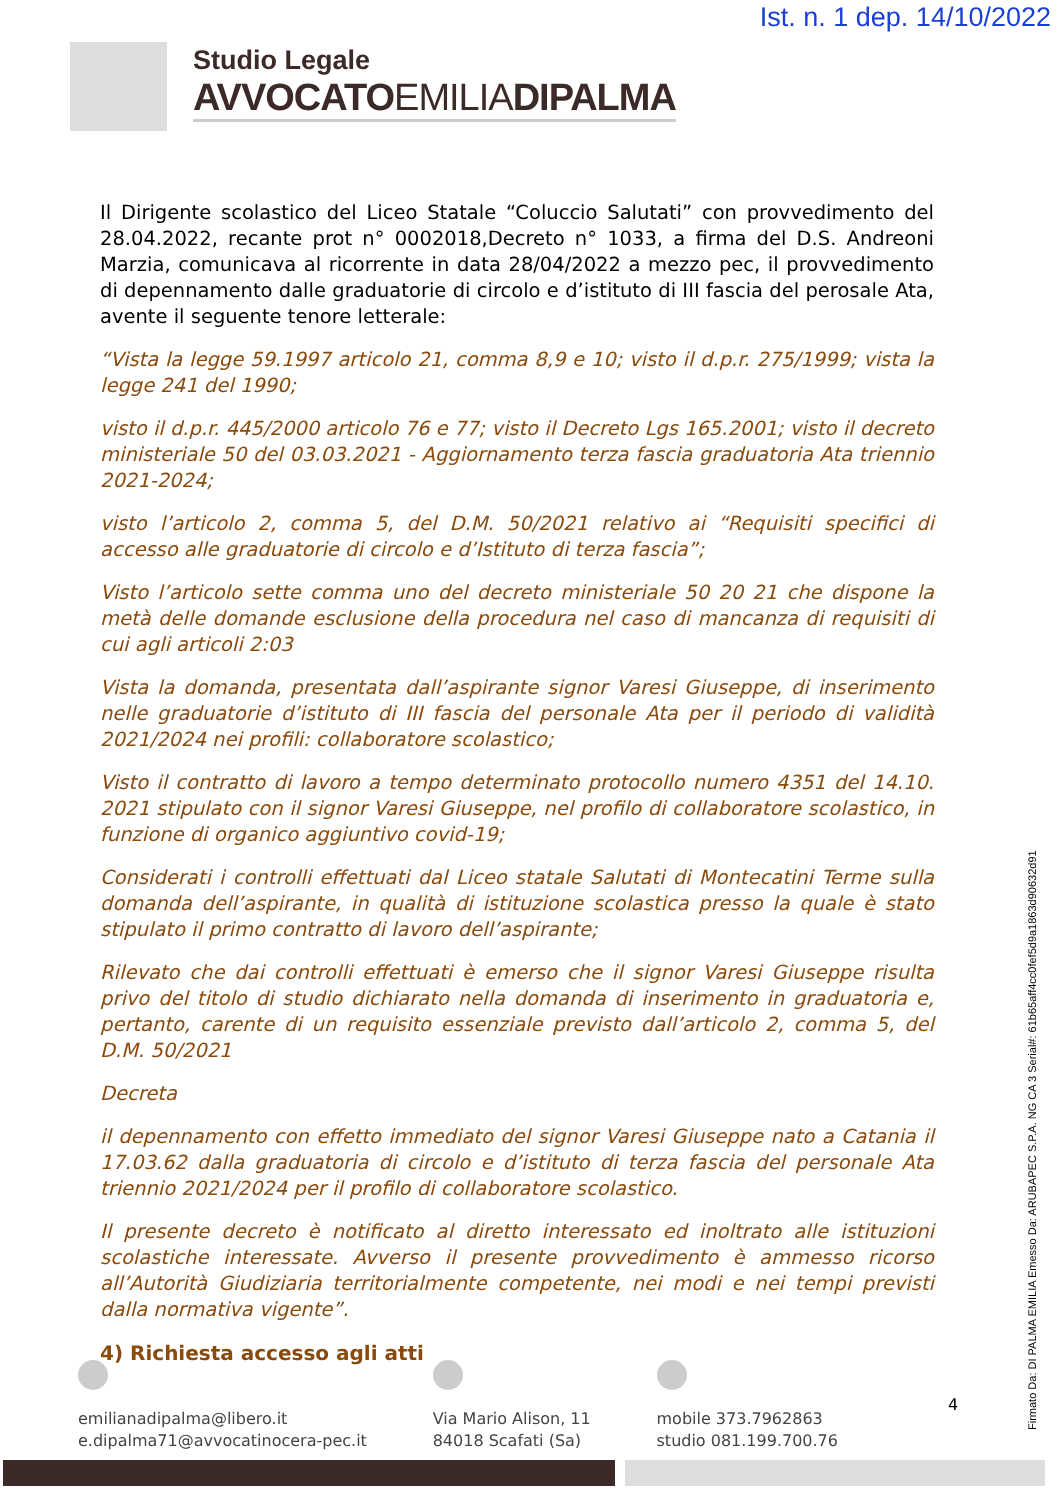Ist. n. 1 dep. 14/10/2022
Studio Legale
AVVOCATOEMILIADIPALMA
Il Dirigente scolastico del Liceo Statale “Coluccio Salutati” con provvedimento del 28.04.2022, recante prot n° 0002018,Decreto n° 1033, a firma del D.S. Andreoni Marzia, comunicava al ricorrente in data 28/04/2022 a mezzo pec, il provvedimento di depennamento dalle graduatorie di circolo e d’istituto di III fascia del perosale Ata, avente il seguente tenore letterale:
“Vista la legge 59.1997 articolo 21, comma 8,9 e 10; visto il d.p.r. 275/1999; vista la legge 241 del 1990;
visto il d.p.r. 445/2000 articolo 76 e 77; visto il Decreto Lgs 165.2001; visto il decreto ministeriale 50 del 03.03.2021 - Aggiornamento terza fascia graduatoria Ata triennio 2021-2024;
visto l’articolo 2, comma 5, del D.M. 50/2021 relativo ai “Requisiti specifici di accesso alle graduatorie di circolo e d’Istituto di terza fascia”;
Visto l’articolo sette comma uno del decreto ministeriale 50 20 21 che dispone la metà delle domande esclusione della procedura nel caso di mancanza di requisiti di cui agli articoli 2:03
Vista la domanda, presentata dall’aspirante signor Varesi Giuseppe, di inserimento nelle graduatorie d’istituto di III fascia del personale Ata per il periodo di validità 2021/2024 nei profili: collaboratore scolastico;
Visto il contratto di lavoro a tempo determinato protocollo numero 4351 del 14.10. 2021 stipulato con il signor Varesi Giuseppe, nel profilo di collaboratore scolastico, in funzione di organico aggiuntivo covid-19;
Considerati i controlli effettuati dal Liceo statale Salutati di Montecatini Terme sulla domanda dell’aspirante, in qualità di istituzione scolastica presso la quale è stato stipulato il primo contratto di lavoro dell’aspirante;
Rilevato che dai controlli effettuati è emerso che il signor Varesi Giuseppe risulta privo del titolo di studio dichiarato nella domanda di inserimento in graduatoria e, pertanto, carente di un requisito essenziale previsto dall’articolo 2, comma 5, del D.M. 50/2021
Decreta
il depennamento con effetto immediato del signor Varesi Giuseppe nato a Catania il 17.03.62 dalla graduatoria di circolo e d’istituto di terza fascia del personale Ata triennio 2021/2024 per il profilo di collaboratore scolastico.
Il presente decreto è notificato al diretto interessato ed inoltrato alle istituzioni scolastiche interessate. Avverso il presente provvedimento è ammesso ricorso all’Autorità Giudiziaria territorialmente competente, nei modi e nei tempi previsti dalla normativa vigente”.
4) Richiesta accesso agli atti
emilianadipalma@libero.it
e.dipalma71@avvocatinocera-pec.it
Via Mario Alison, 11
84018 Scafati (Sa)
mobile 373.7962863
studio 081.199.700.76
4
Firmato Da: DI PALMA EMILIA Emesso Da: ARUBAPEC S.P.A. NG CA 3 Serial#: 61b65aff4cc0fef5d9a1863d90632d91